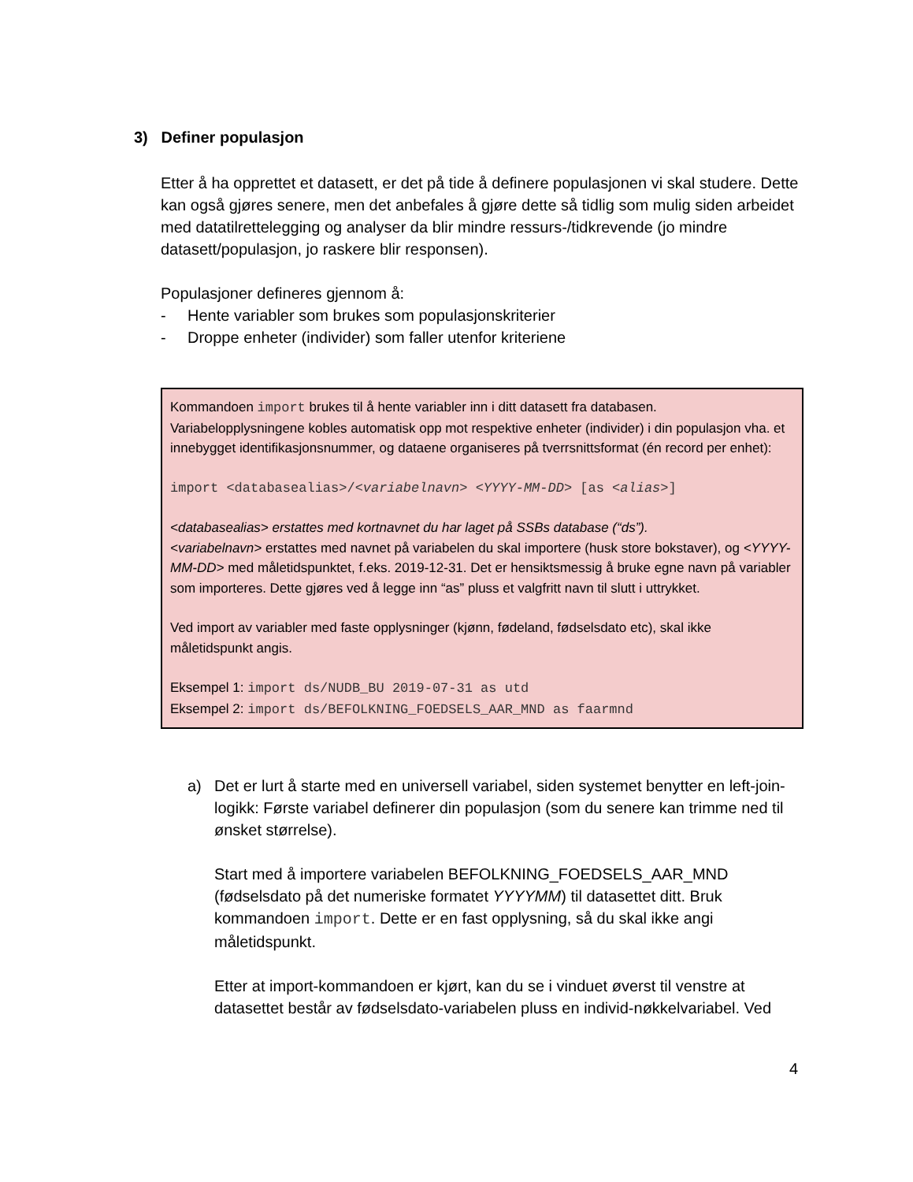3) Definer populasjon
Etter å ha opprettet et datasett, er det på tide å definere populasjonen vi skal studere. Dette kan også gjøres senere, men det anbefales å gjøre dette så tidlig som mulig siden arbeidet med datatilrettelegging og analyser da blir mindre ressurs-/tidkrevende (jo mindre datasett/populasjon, jo raskere blir responsen).
Populasjoner defineres gjennom å:
- Hente variabler som brukes som populasjonskriterier
- Droppe enheter (individer) som faller utenfor kriteriene
Kommandoen import brukes til å hente variabler inn i ditt datasett fra databasen. Variabelopplysningene kobles automatisk opp mot respektive enheter (individer) i din populasjon vha. et innebygget identifikasjonsnummer, og dataene organiseres på tverrsnittsformat (én record per enhet):
import <databasealias>/<variabelnavn> <YYYY-MM-DD> [as <alias>]
<databasealias> erstattes med kortnavnet du har laget på SSBs database (“ds”).
<variabelnavn> erstattes med navnet på variabelen du skal importere (husk store bokstaver), og <YYYY-MM-DD> med måletidspunktet, f.eks. 2019-12-31. Det er hensiktsmessig å bruke egne navn på variabler som importeres. Dette gjøres ved å legge inn “as” pluss et valgfritt navn til slutt i uttrykket.
Ved import av variabler med faste opplysninger (kjønn, fødeland, fødselsdato etc), skal ikke måletidspunkt angis.
Eksempel 1: import ds/NUDB_BU 2019-07-31 as utd
Eksempel 2: import ds/BEFOLKNING_FOEDSELS_AAR_MND as faarmnd
a) Det er lurt å starte med en universell variabel, siden systemet benytter en left-join-logikk: Første variabel definerer din populasjon (som du senere kan trimme ned til ønsket størrelse).
Start med å importere variabelen BEFOLKNING_FOEDSELS_AAR_MND (fødselsdato på det numeriske formatet YYYYMM) til datasettet ditt. Bruk kommandoen import. Dette er en fast opplysning, så du skal ikke angi måletidspunkt.
Etter at import-kommandoen er kjørt, kan du se i vinduet øverst til venstre at datasettet består av fødselsdato-variabelen pluss en individ-nøkkelvariabel. Ved
4